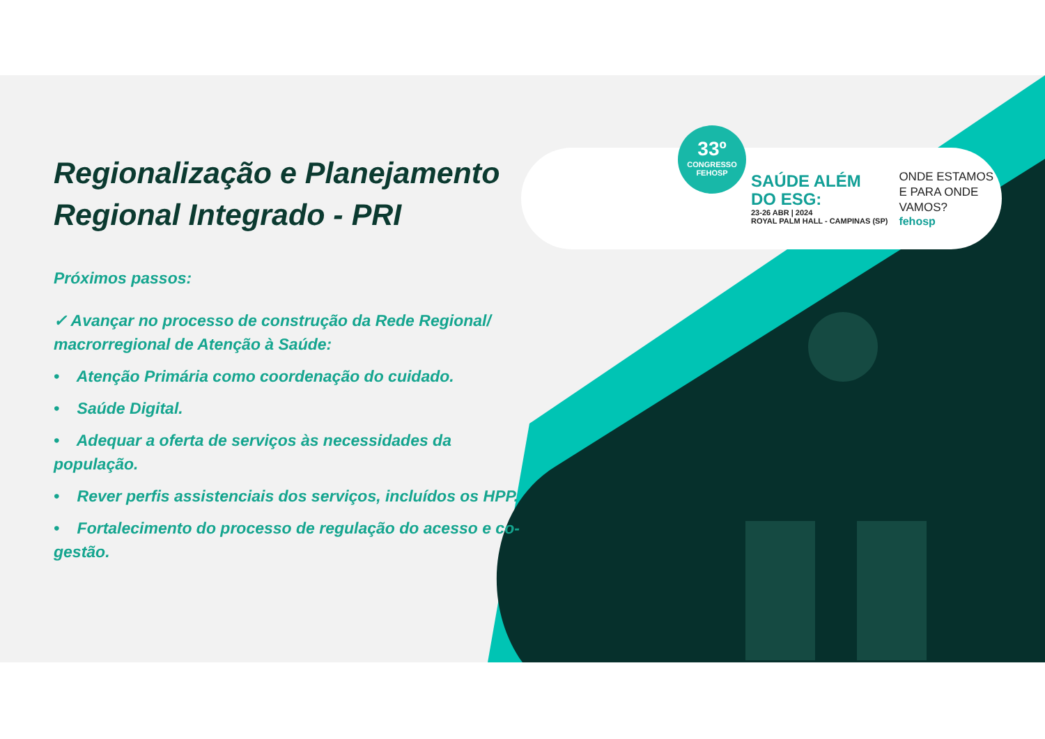Regionalização e Planejamento Regional Integrado - PRI
Próximos passos:
✓ Avançar no processo de construção da Rede Regional/ macrorregional de Atenção à Saúde:
• Atenção Primária como coordenação do cuidado.
• Saúde Digital.
• Adequar a oferta de serviços às necessidades da população.
• Rever perfis assistenciais dos serviços, incluídos os HPP.
• Fortalecimento do processo de regulação do acesso e co-gestão.
33º
CONGRESSO
FEHOSP
SAÚDE ALÉM
DO ESG:
23-26 ABR | 2024
ROYAL PALM HALL - CAMPINAS (SP)
ONDE ESTAMOS
E PARA ONDE
VAMOS?
fehosp